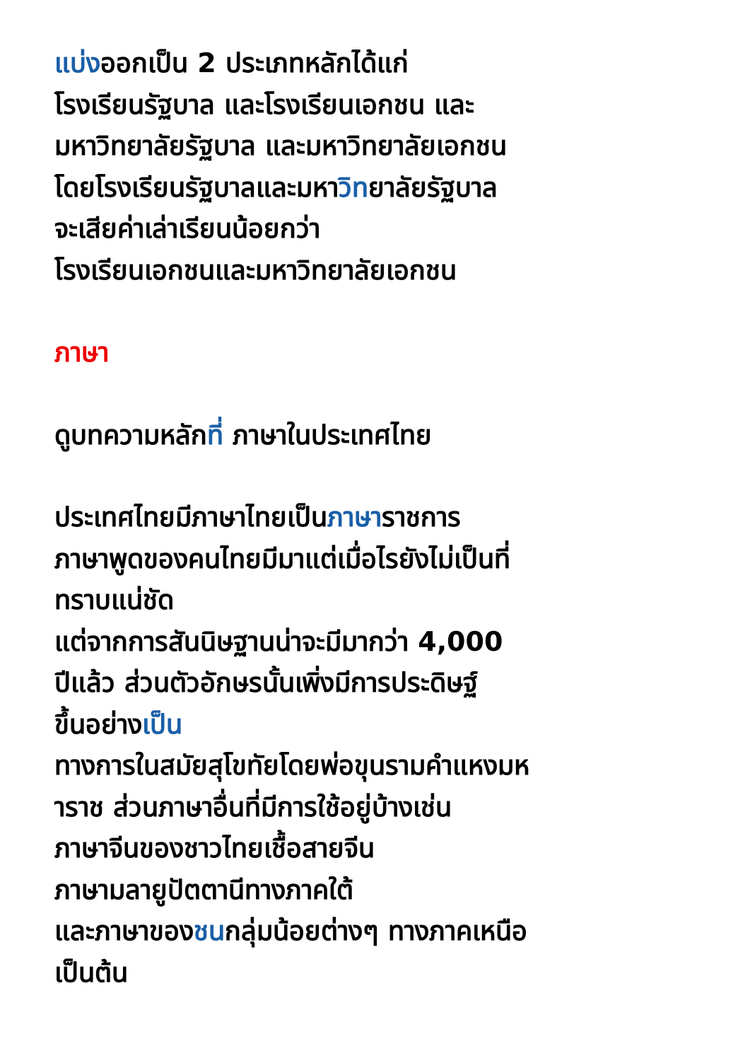แบ่งออกเป็น 2 ประเภทหลักได้แก่
โรงเรียนรัฐบาล และโรงเรียนเอกชน และ
มหาวิทยาลัยรัฐบาล และมหาวิทยาลัยเอกชน
โดยโรงเรียนรัฐบาลและมหาวิทยาลัยรัฐบาล
จะเสียค่าเล่าเรียนน้อยกว่า
โรงเรียนเอกชนและมหาวิทยาลัยเอกชน
ภาษา
ดูบทความหลักที่ ภาษาในประเทศไทย
ประเทศไทยมีภาษาไทยเป็นภาษาราชการ
ภาษาพูดของคนไทยมีมาแต่เมื่อไรยังไม่เป็นที่
ทราบแน่ชัด
แต่จากการสันนิษฐานน่าจะมีมากว่า 4,000
ปีแล้ว ส่วนตัวอักษรนั้นเพิ่งมีการประดิษฐ์
ขึ้นอย่างเป็น
ทางการในสมัยสุโขทัยโดยพ่อขุนรามคำแหงมห
าราช ส่วนภาษาอื่นที่มีการใช้อยู่บ้างเช่น
ภาษาจีนของชาวไทยเชื้อสายจีน
ภาษามลายูปัตตานีทางภาคใต้
และภาษาของชนกลุ่มน้อยต่างๆ ทางภาคเหนือ
เป็นต้น